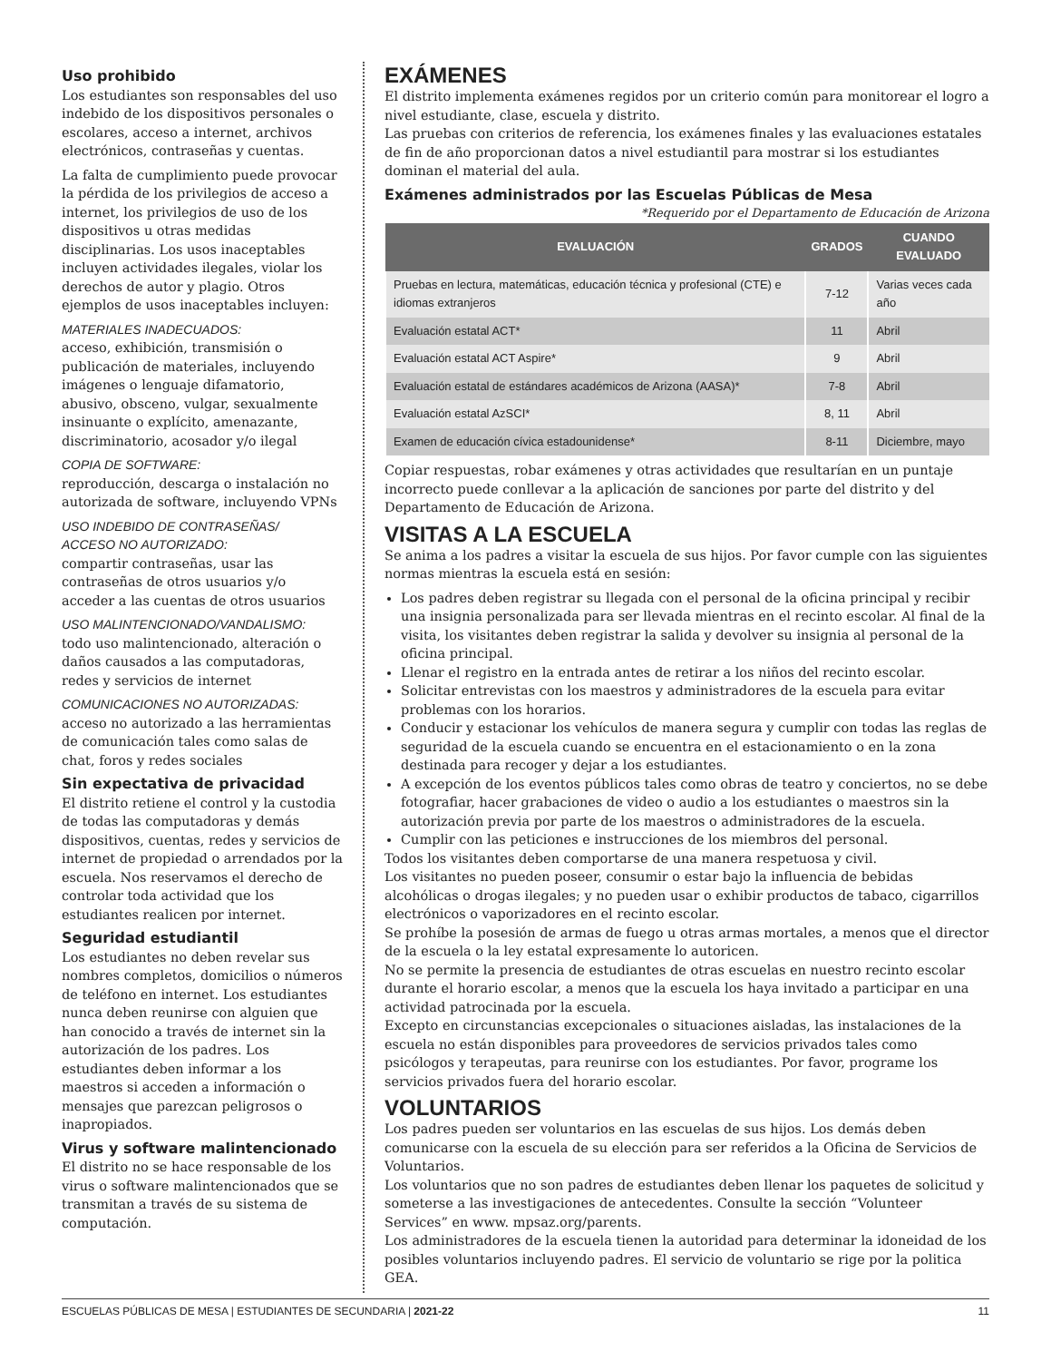Uso prohibido
Los estudiantes son responsables del uso indebido de los dispositivos personales o escolares, acceso a internet, archivos electrónicos, contraseñas y cuentas.
La falta de cumplimiento puede provocar la pérdida de los privilegios de acceso a internet, los privilegios de uso de los dispositivos u otras medidas disciplinarias. Los usos inaceptables incluyen actividades ilegales, violar los derechos de autor y plagio. Otros ejemplos de usos inaceptables incluyen:
MATERIALES INADECUADOS:
acceso, exhibición, transmisión o publicación de materiales, incluyendo imágenes o lenguaje difamatorio, abusivo, obsceno, vulgar, sexualmente insinuante o explícito, amenazante, discriminatorio, acosador y/o ilegal
COPIA DE SOFTWARE:
reproducción, descarga o instalación no autorizada de software, incluyendo VPNs
USO INDEBIDO DE CONTRASEÑAS/
ACCESO NO AUTORIZADO:
compartir contraseñas, usar las contraseñas de otros usuarios y/o acceder a las cuentas de otros usuarios
USO MALINTENCIONADO/VANDALISMO:
todo uso malintencionado, alteración o daños causados a las computadoras, redes y servicios de internet
COMUNICACIONES NO AUTORIZADAS:
acceso no autorizado a las herramientas de comunicación tales como salas de chat, foros y redes sociales
Sin expectativa de privacidad
El distrito retiene el control y la custodia de todas las computadoras y demás dispositivos, cuentas, redes y servicios de internet de propiedad o arrendados por la escuela. Nos reservamos el derecho de controlar toda actividad que los estudiantes realicen por internet.
Seguridad estudiantil
Los estudiantes no deben revelar sus nombres completos, domicilios o números de teléfono en internet. Los estudiantes nunca deben reunirse con alguien que han conocido a través de internet sin la autorización de los padres. Los estudiantes deben informar a los maestros si acceden a información o mensajes que parezcan peligrosos o inapropiados.
Virus y software malintencionado
El distrito no se hace responsable de los virus o software malintencionados que se transmitan a través de su sistema de computación.
EXÁMENES
El distrito implementa exámenes regidos por un criterio común para monitorear el logro a nivel estudiante, clase, escuela y distrito.
Las pruebas con criterios de referencia, los exámenes finales y las evaluaciones estatales de fin de año proporcionan datos a nivel estudiantil para mostrar si los estudiantes dominan el material del aula.
Exámenes administrados por las Escuelas Públicas de Mesa
*Requerido por el Departamento de Educación de Arizona
| EVALUACIÓN | GRADOS | CUANDO EVALUADO |
| --- | --- | --- |
| Pruebas en lectura, matemáticas, educación técnica y profesional (CTE) e idiomas extranjeros | 7-12 | Varias veces cada año |
| Evaluación estatal ACT* | 11 | Abril |
| Evaluación estatal ACT Aspire* | 9 | Abril |
| Evaluación estatal de estándares académicos de Arizona (AASA)* | 7-8 | Abril |
| Evaluación estatal AzSCI* | 8, 11 | Abril |
| Examen de educación cívica estadounidense* | 8-11 | Diciembre, mayo |
Copiar respuestas, robar exámenes y otras actividades que resultarían en un puntaje incorrecto puede conllevar a la aplicación de sanciones por parte del distrito y del Departamento de Educación de Arizona.
VISITAS A LA ESCUELA
Se anima a los padres a visitar la escuela de sus hijos. Por favor cumple con las siguientes normas mientras la escuela está en sesión:
Los padres deben registrar su llegada con el personal de la oficina principal y recibir una insignia personalizada para ser llevada mientras en el recinto escolar. Al final de la visita, los visitantes deben registrar la salida y devolver su insignia al personal de la oficina principal.
Llenar el registro en la entrada antes de retirar a los niños del recinto escolar.
Solicitar entrevistas con los maestros y administradores de la escuela para evitar problemas con los horarios.
Conducir y estacionar los vehículos de manera segura y cumplir con todas las reglas de seguridad de la escuela cuando se encuentra en el estacionamiento o en la zona destinada para recoger y dejar a los estudiantes.
A excepción de los eventos públicos tales como obras de teatro y conciertos, no se debe fotografiar, hacer grabaciones de video o audio a los estudiantes o maestros sin la autorización previa por parte de los maestros o administradores de la escuela.
Cumplir con las peticiones e instrucciones de los miembros del personal.
Todos los visitantes deben comportarse de una manera respetuosa y civil.
Los visitantes no pueden poseer, consumir o estar bajo la influencia de bebidas alcohólicas o drogas ilegales; y no pueden usar o exhibir productos de tabaco, cigarrillos electrónicos o vaporizadores en el recinto escolar.
Se prohíbe la posesión de armas de fuego u otras armas mortales, a menos que el director de la escuela o la ley estatal expresamente lo autoricen.
No se permite la presencia de estudiantes de otras escuelas en nuestro recinto escolar durante el horario escolar, a menos que la escuela los haya invitado a participar en una actividad patrocinada por la escuela.
Excepto en circunstancias excepcionales o situaciones aisladas, las instalaciones de la escuela no están disponibles para proveedores de servicios privados tales como psicólogos y terapeutas, para reunirse con los estudiantes. Por favor, programe los servicios privados fuera del horario escolar.
VOLUNTARIOS
Los padres pueden ser voluntarios en las escuelas de sus hijos. Los demás deben comunicarse con la escuela de su elección para ser referidos a la Oficina de Servicios de Voluntarios.
Los voluntarios que no son padres de estudiantes deben llenar los paquetes de solicitud y someterse a las investigaciones de antecedentes. Consulte la sección “Volunteer Services” en www. mpsaz.org/parents.
Los administradores de la escuela tienen la autoridad para determinar la idoneidad de los posibles voluntarios incluyendo padres. El servicio de voluntario se rige por la politica GEA.
ESCUELAS PÚBLICAS DE MESA | ESTUDIANTES DE SECUNDARIA | 2021-22 11